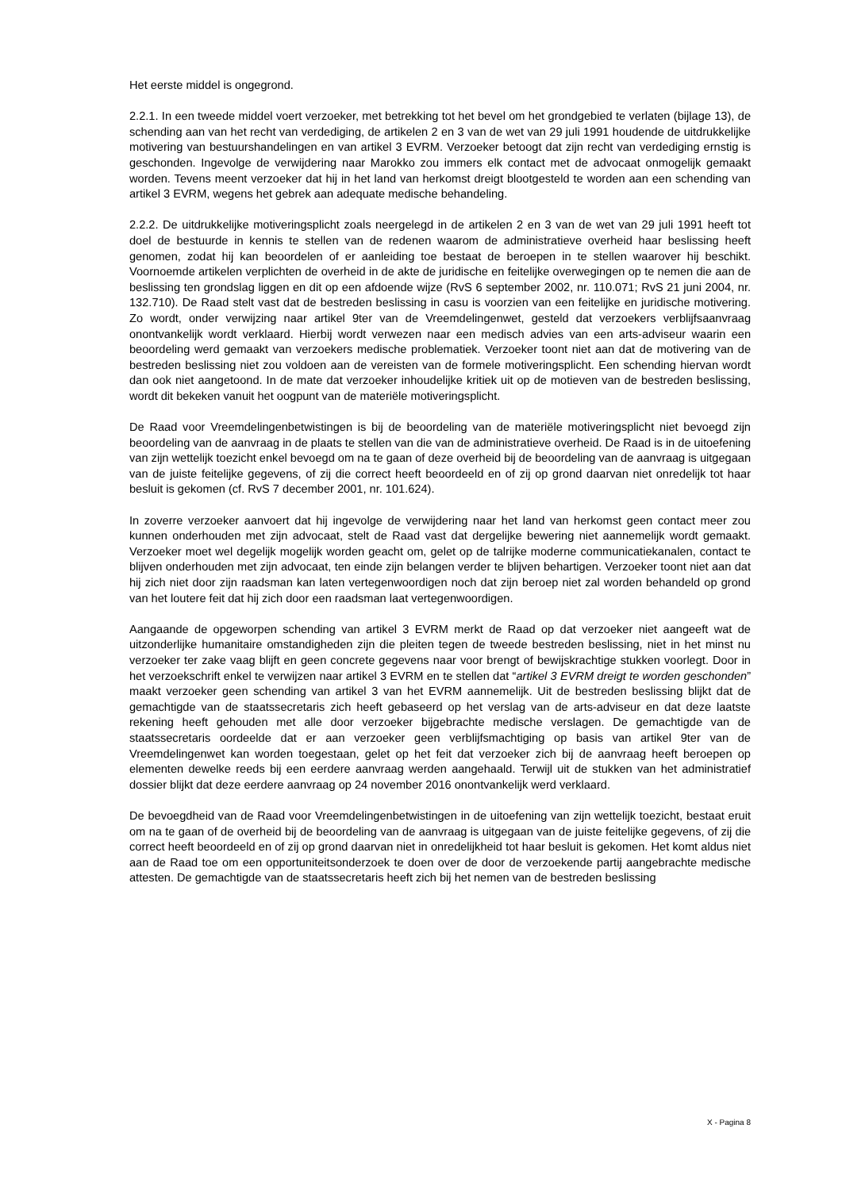Het eerste middel is ongegrond.
2.2.1. In een tweede middel voert verzoeker, met betrekking tot het bevel om het grondgebied te verlaten (bijlage 13), de schending aan van het recht van verdediging, de artikelen 2 en 3 van de wet van 29 juli 1991 houdende de uitdrukkelijke motivering van bestuurshandelingen en van artikel 3 EVRM. Verzoeker betoogt dat zijn recht van verdediging ernstig is geschonden. Ingevolge de verwijdering naar Marokko zou immers elk contact met de advocaat onmogelijk gemaakt worden. Tevens meent verzoeker dat hij in het land van herkomst dreigt blootgesteld te worden aan een schending van artikel 3 EVRM, wegens het gebrek aan adequate medische behandeling.
2.2.2. De uitdrukkelijke motiveringsplicht zoals neergelegd in de artikelen 2 en 3 van de wet van 29 juli 1991 heeft tot doel de bestuurde in kennis te stellen van de redenen waarom de administratieve overheid haar beslissing heeft genomen, zodat hij kan beoordelen of er aanleiding toe bestaat de beroepen in te stellen waarover hij beschikt. Voornoemde artikelen verplichten de overheid in de akte de juridische en feitelijke overwegingen op te nemen die aan de beslissing ten grondslag liggen en dit op een afdoende wijze (RvS 6 september 2002, nr. 110.071; RvS 21 juni 2004, nr. 132.710). De Raad stelt vast dat de bestreden beslissing in casu is voorzien van een feitelijke en juridische motivering. Zo wordt, onder verwijzing naar artikel 9ter van de Vreemdelingenwet, gesteld dat verzoekers verblijfsaanvraag onontvankelijk wordt verklaard. Hierbij wordt verwezen naar een medisch advies van een arts-adviseur waarin een beoordeling werd gemaakt van verzoekers medische problematiek. Verzoeker toont niet aan dat de motivering van de bestreden beslissing niet zou voldoen aan de vereisten van de formele motiveringsplicht. Een schending hiervan wordt dan ook niet aangetoond. In de mate dat verzoeker inhoudelijke kritiek uit op de motieven van de bestreden beslissing, wordt dit bekeken vanuit het oogpunt van de materiële motiveringsplicht.
De Raad voor Vreemdelingenbetwistingen is bij de beoordeling van de materiële motiveringsplicht niet bevoegd zijn beoordeling van de aanvraag in de plaats te stellen van die van de administratieve overheid. De Raad is in de uitoefening van zijn wettelijk toezicht enkel bevoegd om na te gaan of deze overheid bij de beoordeling van de aanvraag is uitgegaan van de juiste feitelijke gegevens, of zij die correct heeft beoordeeld en of zij op grond daarvan niet onredelijk tot haar besluit is gekomen (cf. RvS 7 december 2001, nr. 101.624).
In zoverre verzoeker aanvoert dat hij ingevolge de verwijdering naar het land van herkomst geen contact meer zou kunnen onderhouden met zijn advocaat, stelt de Raad vast dat dergelijke bewering niet aannemelijk wordt gemaakt. Verzoeker moet wel degelijk mogelijk worden geacht om, gelet op de talrijke moderne communicatiekanalen, contact te blijven onderhouden met zijn advocaat, ten einde zijn belangen verder te blijven behartigen. Verzoeker toont niet aan dat hij zich niet door zijn raadsman kan laten vertegenwoordigen noch dat zijn beroep niet zal worden behandeld op grond van het loutere feit dat hij zich door een raadsman laat vertegenwoordigen.
Aangaande de opgeworpen schending van artikel 3 EVRM merkt de Raad op dat verzoeker niet aangeeft wat de uitzonderlijke humanitaire omstandigheden zijn die pleiten tegen de tweede bestreden beslissing, niet in het minst nu verzoeker ter zake vaag blijft en geen concrete gegevens naar voor brengt of bewijskrachtige stukken voorlegt. Door in het verzoekschrift enkel te verwijzen naar artikel 3 EVRM en te stellen dat “artikel 3 EVRM dreigt te worden geschonden” maakt verzoeker geen schending van artikel 3 van het EVRM aannemelijk. Uit de bestreden beslissing blijkt dat de gemachtigde van de staatssecretaris zich heeft gebaseerd op het verslag van de arts-adviseur en dat deze laatste rekening heeft gehouden met alle door verzoeker bijgebrachte medische verslagen. De gemachtigde van de staatssecretaris oordeelde dat er aan verzoeker geen verblijfsmachtiging op basis van artikel 9ter van de Vreemdelingenwet kan worden toegestaan, gelet op het feit dat verzoeker zich bij de aanvraag heeft beroepen op elementen dewelke reeds bij een eerdere aanvraag werden aangehaald. Terwijl uit de stukken van het administratief dossier blijkt dat deze eerdere aanvraag op 24 november 2016 onontvankelijk werd verklaard.
De bevoegdheid van de Raad voor Vreemdelingenbetwistingen in de uitoefening van zijn wettelijk toezicht, bestaat eruit om na te gaan of de overheid bij de beoordeling van de aanvraag is uitgegaan van de juiste feitelijke gegevens, of zij die correct heeft beoordeeld en of zij op grond daarvan niet in onredelijkheid tot haar besluit is gekomen. Het komt aldus niet aan de Raad toe om een opportuniteitsonderzoek te doen over de door de verzoekende partij aangebrachte medische attesten. De gemachtigde van de staatssecretaris heeft zich bij het nemen van de bestreden beslissing
X - Pagina 8